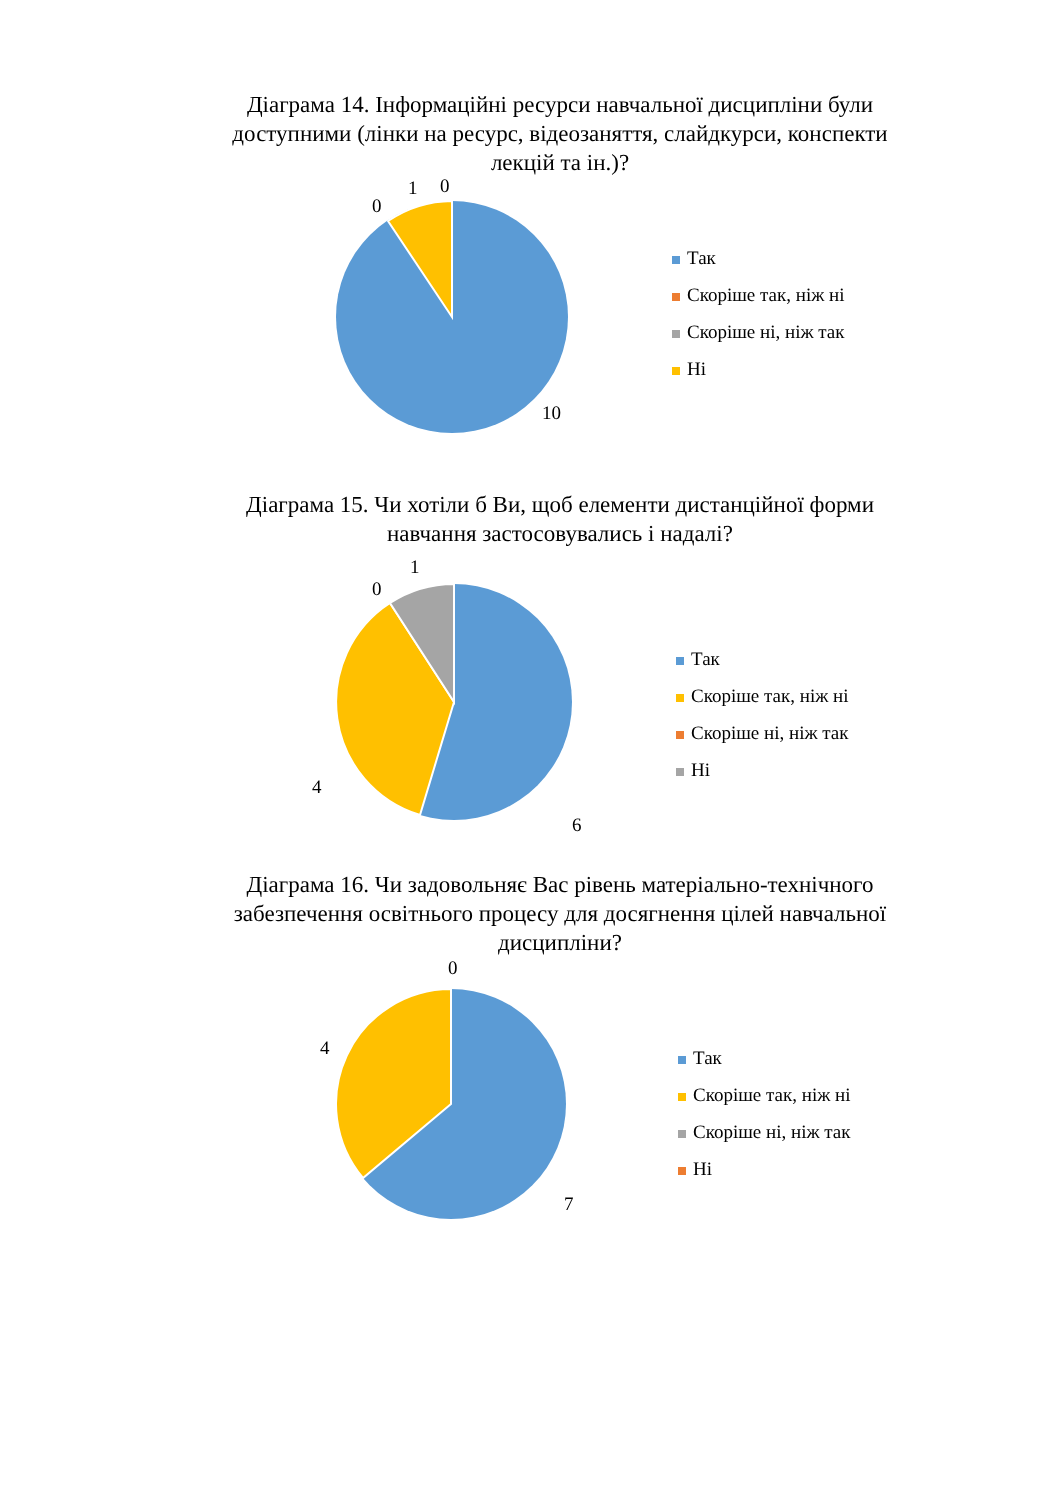Діаграма 14. Інформаційні ресурси навчальної дисципліни були доступними (лінки на ресурс, відеозаняття, слайдкурси, конспекти лекцій та ін.)?
0
1 0
10
Так
Скоріше так, ніж ні
Скоріше ні, ніж так
Ні
Діаграма 15. Чи хотіли б Ви, щоб елементи дистанційної форми навчання застосовувались і надалі?
0
1
4
6
Так
Скоріше так, ніж ні
Скоріше ні, ніж так
Ні
Діаграма 16. Чи задовольняє Вас рівень матеріально-технічного забезпечення освітнього процесу для досягнення цілей навчальної дисципліни?
0
4
7
Так
Скоріше так, ніж ні
Скоріше ні, ніж так
Ні